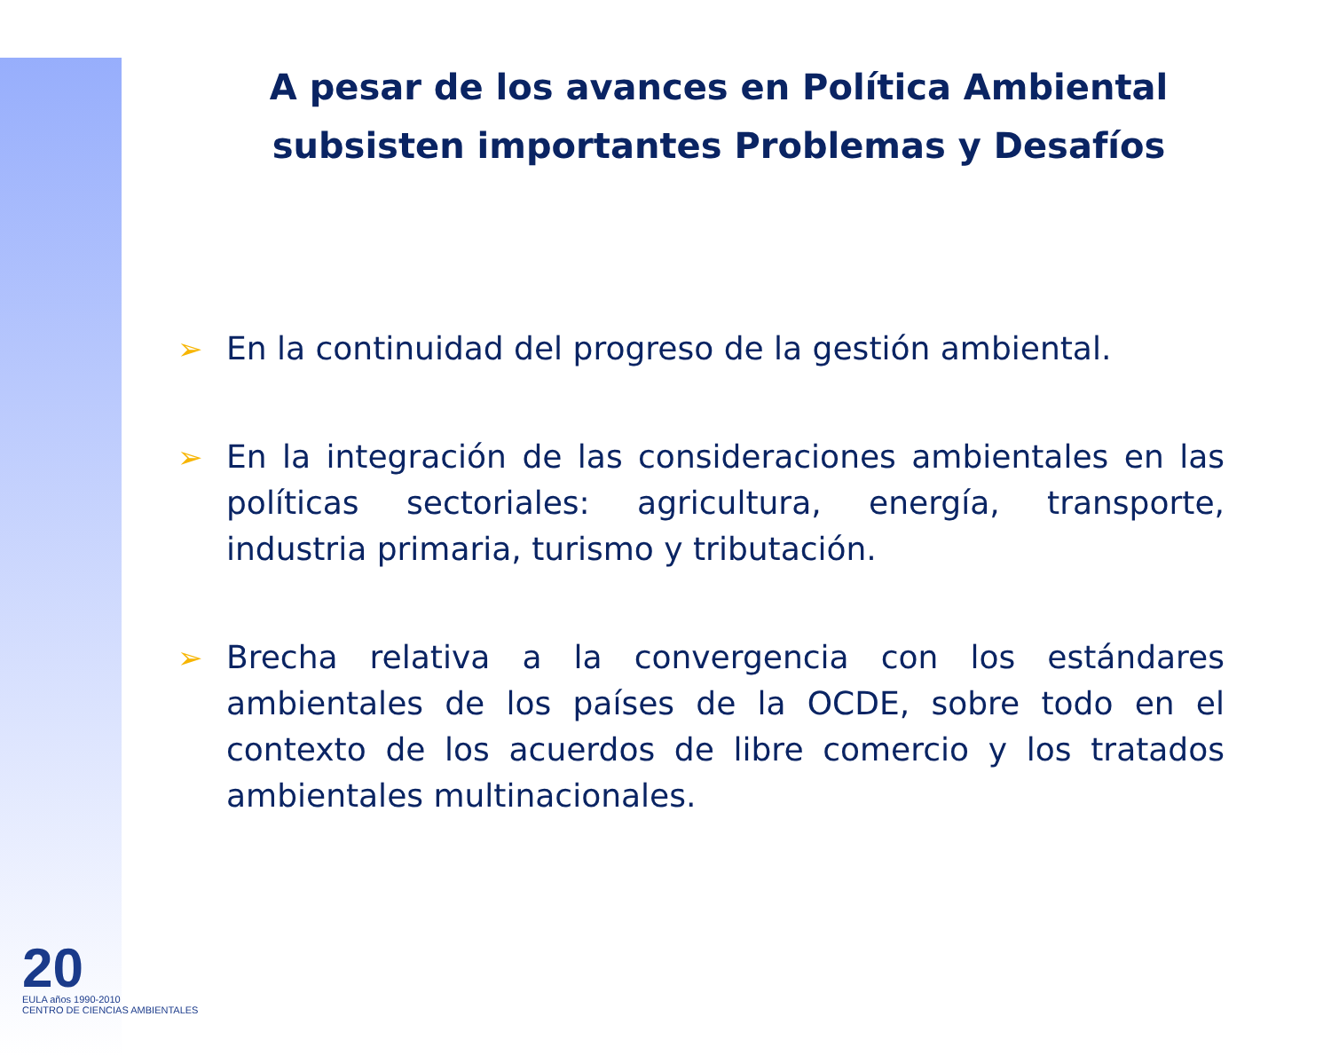20
EULA años 1990-2010
CENTRO DE CIENCIAS AMBIENTALES
A pesar de los avances en Política Ambiental subsisten importantes Problemas y Desafíos
➢ En la continuidad del progreso de la gestión ambiental.
➢ En la integración de las consideraciones ambientales en las políticas sectoriales: agricultura, energía, transporte, industria primaria, turismo y tributación.
➢ Brecha relativa a la convergencia con los estándares ambientales de los países de la OCDE, sobre todo en el contexto de los acuerdos de libre comercio y los tratados ambientales multinacionales.